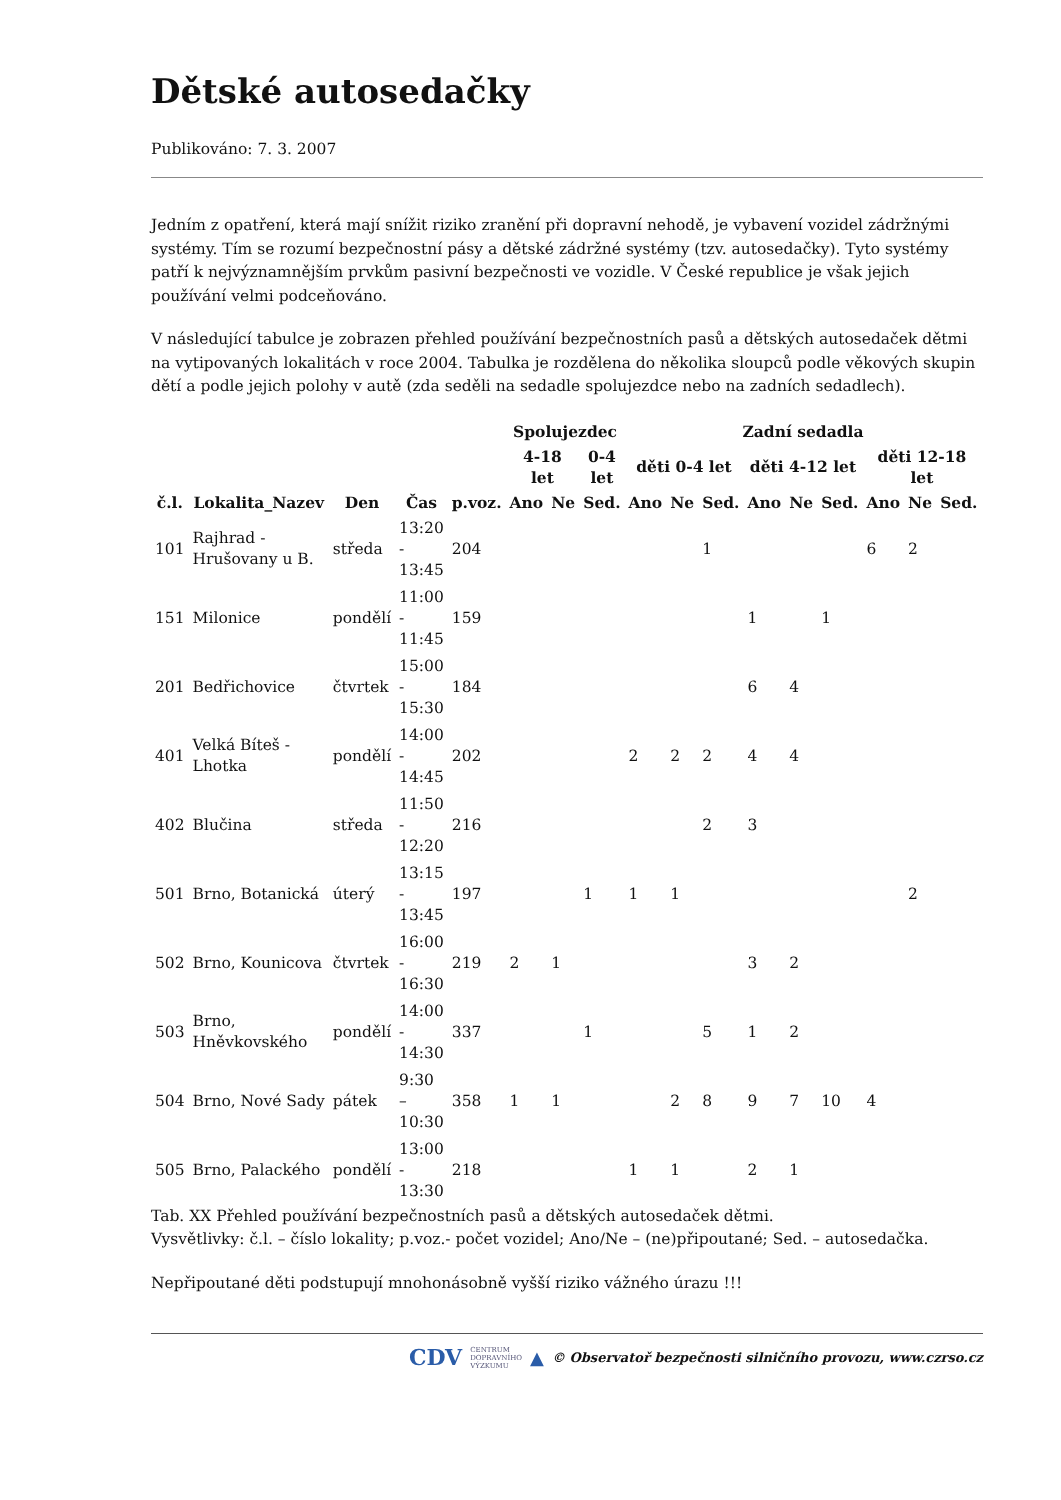Dětské autosedačky
Publikováno: 7. 3. 2007
Jedním z opatření, která mají snížit riziko zranění při dopravní nehodě, je vybavení vozidel zádržnými systémy. Tím se rozumí bezpečnostní pásy a dětské zádržné systémy (tzv. autosedačky). Tyto systémy patří k nejvýznamnějším prvkům pasivní bezpečnosti ve vozidle. V České republice je však jejich používání velmi podceňováno.
V následující tabulce je zobrazen přehled používání bezpečnostních pasů a dětských autosedaček dětmi na vytipovaných lokalitách v roce 2004. Tabulka je rozdělena do několika sloupců podle věkových skupin dětí a podle jejich polohy v autě (zda seděli na sedadle spolujezdce nebo na zadních sedadlech).
| | | | | | Spolujezdec | | | Zadní sedadla | | | | | | | | |
| --- | --- | --- | --- | --- | --- | --- | --- | --- | --- | --- | --- | --- | --- | --- | --- | --- |
| | | | | | 4-18 let | | 0-4 let | děti 0-4 let | | | děti 4-12 let | | | děti 12-18 let | | |
| č.l. | Lokalita_Nazev | Den | Čas | p.voz. | Ano | Ne | Sed. | Ano | Ne | Sed. | Ano | Ne | Sed. | Ano | Ne | Sed. |
| 101 | Rajhrad - Hrušovany u B. | středa | 13:20 - 13:45 | 204 | | | | | | 1 | | | | 6 | 2 | |
| 151 | Milonice | pondělí | 11:00 - 11:45 | 159 | | | | | | | 1 | | 1 | | | |
| 201 | Bedřichovice | čtvrtek | 15:00 - 15:30 | 184 | | | | | | | 6 | 4 | | | | |
| 401 | Velká Bíteš - Lhotka | pondělí | 14:00 - 14:45 | 202 | | | | 2 | 2 | 2 | 4 | 4 | | | | |
| 402 | Blučina | středa | 11:50 - 12:20 | 216 | | | | | | 2 | 3 | | | | | |
| 501 | Brno, Botanická | úterý | 13:15 - 13:45 | 197 | | | 1 | 1 | 1 | | | | | | 2 | |
| 502 | Brno, Kounicova | čtvrtek | 16:00 - 16:30 | 219 | 2 | 1 | | | | | 3 | 2 | | | | |
| 503 | Brno, Hněvkovského | pondělí | 14:00 - 14:30 | 337 | | | 1 | | | 5 | 1 | 2 | | | | |
| 504 | Brno, Nové Sady | pátek | 9:30 – 10:30 | 358 | 1 | 1 | | | 2 | 8 | 9 | 7 | 10 | 4 | | |
| 505 | Brno, Palackého | pondělí | 13:00 - 13:30 | 218 | | | | 1 | 1 | | 2 | 1 | | | | |
Tab. XX Přehled používání bezpečnostních pasů a dětských autosedaček dětmi.
Vysvětlivky: č.l. – číslo lokality; p.voz.- počet vozidel; Ano/Ne – (ne)připoutané; Sed. – autosedačka.
Nepřipoutané děti podstupují mnohonásobně vyšší riziko vážného úrazu !!!
CDV CENTRUM
DOPRAVNÍHO
VÝZKUMU ▲ © Observatoř bezpečnosti silničního provozu, www.czrso.cz